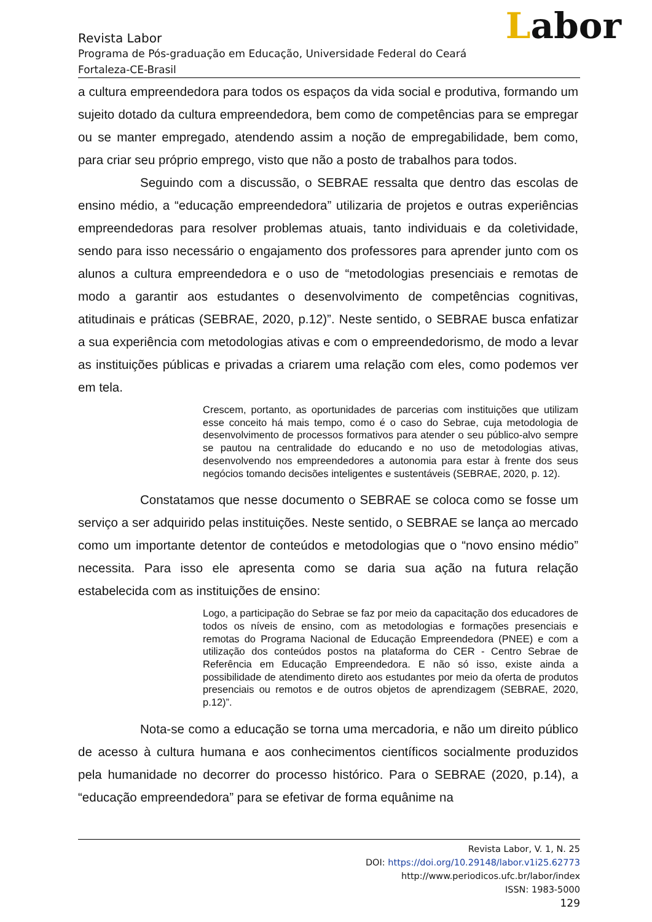Labor
Revista Labor
Programa de Pós-graduação em Educação, Universidade Federal do Ceará
Fortaleza-CE-Brasil
a cultura empreendedora para todos os espaços da vida social e produtiva, formando um sujeito dotado da cultura empreendedora, bem como de competências para se empregar ou se manter empregado, atendendo assim a noção de empregabilidade, bem como, para criar seu próprio emprego, visto que não a posto de trabalhos para todos.
Seguindo com a discussão, o SEBRAE ressalta que dentro das escolas de ensino médio, a “educação empreendedora” utilizaria de projetos e outras experiências empreendedoras para resolver problemas atuais, tanto individuais e da coletividade, sendo para isso necessário o engajamento dos professores para aprender junto com os alunos a cultura empreendedora e o uso de “metodologias presenciais e remotas de modo a garantir aos estudantes o desenvolvimento de competências cognitivas, atitudinais e práticas (SEBRAE, 2020, p.12)”. Neste sentido, o SEBRAE busca enfatizar a sua experiência com metodologias ativas e com o empreendedorismo, de modo a levar as instituições públicas e privadas a criarem uma relação com eles, como podemos ver em tela.
Crescem, portanto, as oportunidades de parcerias com instituições que utilizam esse conceito há mais tempo, como é o caso do Sebrae, cuja metodologia de desenvolvimento de processos formativos para atender o seu público-alvo sempre se pautou na centralidade do educando e no uso de metodologias ativas, desenvolvendo nos empreendedores a autonomia para estar à frente dos seus negócios tomando decisões inteligentes e sustentáveis (SEBRAE, 2020, p. 12).
Constatamos que nesse documento o SEBRAE se coloca como se fosse um serviço a ser adquirido pelas instituições. Neste sentido, o SEBRAE se lança ao mercado como um importante detentor de conteúdos e metodologias que o “novo ensino médio” necessita. Para isso ele apresenta como se daria sua ação na futura relação estabelecida com as instituições de ensino:
Logo, a participação do Sebrae se faz por meio da capacitação dos educadores de todos os níveis de ensino, com as metodologias e formações presenciais e remotas do Programa Nacional de Educação Empreendedora (PNEE) e com a utilização dos conteúdos postos na plataforma do CER - Centro Sebrae de Referência em Educação Empreendedora. E não só isso, existe ainda a possibilidade de atendimento direto aos estudantes por meio da oferta de produtos presenciais ou remotos e de outros objetos de aprendizagem (SEBRAE, 2020, p.12)”.
Nota-se como a educação se torna uma mercadoria, e não um direito público de acesso à cultura humana e aos conhecimentos científicos socialmente produzidos pela humanidade no decorrer do processo histórico. Para o SEBRAE (2020, p.14), a “educação empreendedora” para se efetivar de forma equânime na
Revista Labor, V. 1, N. 25
DOI: https://doi.org/10.29148/labor.v1i25.62773
http://www.periodicos.ufc.br/labor/index
ISSN: 1983-5000
129